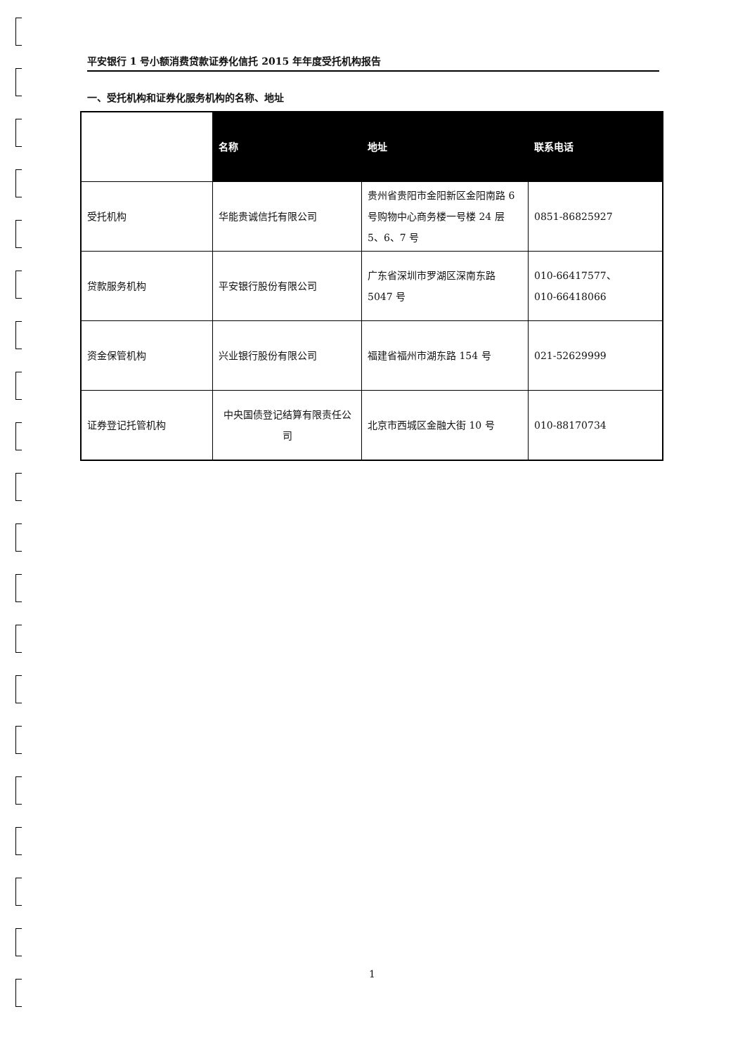平安银行 1 号小额消费贷款证券化信托 2015 年年度受托机构报告
一、受托机构和证券化服务机构的名称、地址
| | 名称 | 地址 | 联系电话 |
| 受托机构 | 华能贵诚信托有限公司 | 贵州省贵阳市金阳新区金阳南路 6 号购物中心商务楼一号楼 24 层 5、6、7 号 | 0851-86825927 |
| 贷款服务机构 | 平安银行股份有限公司 | 广东省深圳市罗湖区深南东路 5047 号 | 010-66417577、 010-66418066 |
| 资金保管机构 | 兴业银行股份有限公司 | 福建省福州市湖东路 154 号 | 021-52629999 |
| 证券登记托管机构 | 中央国债登记结算有限责任公司 | 北京市西城区金融大街 10 号 | 010-88170734 |
1